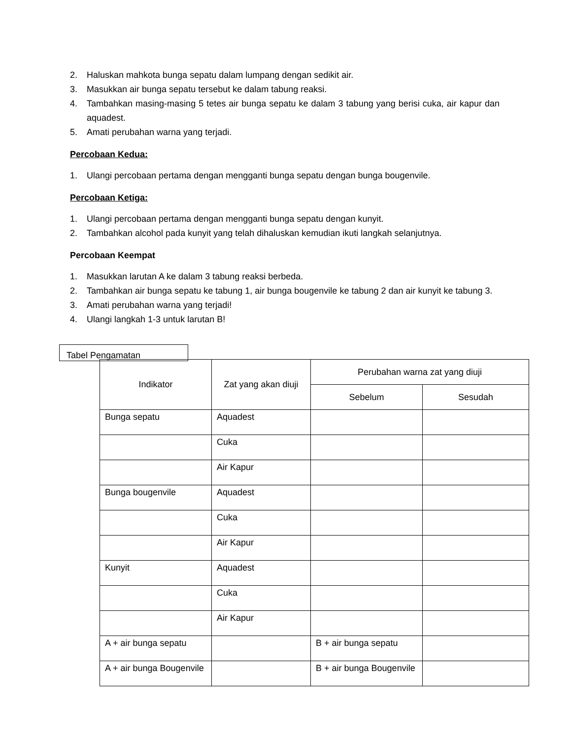2. Haluskan mahkota bunga sepatu dalam lumpang dengan sedikit air.
3. Masukkan air bunga sepatu tersebut ke dalam tabung reaksi.
4. Tambahkan masing-masing 5 tetes air bunga sepatu ke dalam 3 tabung yang berisi cuka, air kapur dan aquadest.
5. Amati perubahan warna yang terjadi.
Percobaan Kedua:
1. Ulangi percobaan pertama dengan mengganti bunga sepatu dengan bunga bougenvile.
Percobaan Ketiga:
1. Ulangi percobaan pertama dengan mengganti bunga sepatu dengan kunyit.
2. Tambahkan alcohol pada kunyit yang telah dihaluskan kemudian ikuti langkah selanjutnya.
Percobaan Keempat
1. Masukkan larutan A ke dalam 3 tabung reaksi berbeda.
2. Tambahkan air bunga sepatu ke tabung 1, air bunga bougenvile ke tabung 2 dan air kunyit ke tabung 3.
3. Amati perubahan warna yang terjadi!
4. Ulangi langkah 1-3 untuk larutan B!
Tabel Pengamatan
| Indikator | Zat yang akan diuji | Perubahan warna zat yang diuji | |
| --- | --- | --- | --- |
| | | Sebelum | Sesudah |
| Bunga sepatu | Aquadest | | |
| | Cuka | | |
| | Air Kapur | | |
| Bunga bougenvile | Aquadest | | |
| | Cuka | | |
| | Air Kapur | | |
| Kunyit | Aquadest | | |
| | Cuka | | |
| | Air Kapur | | |
| A + air bunga sepatu | | B + air bunga sepatu | |
| A + air bunga Bougenvile | | B + air bunga Bougenvile | |